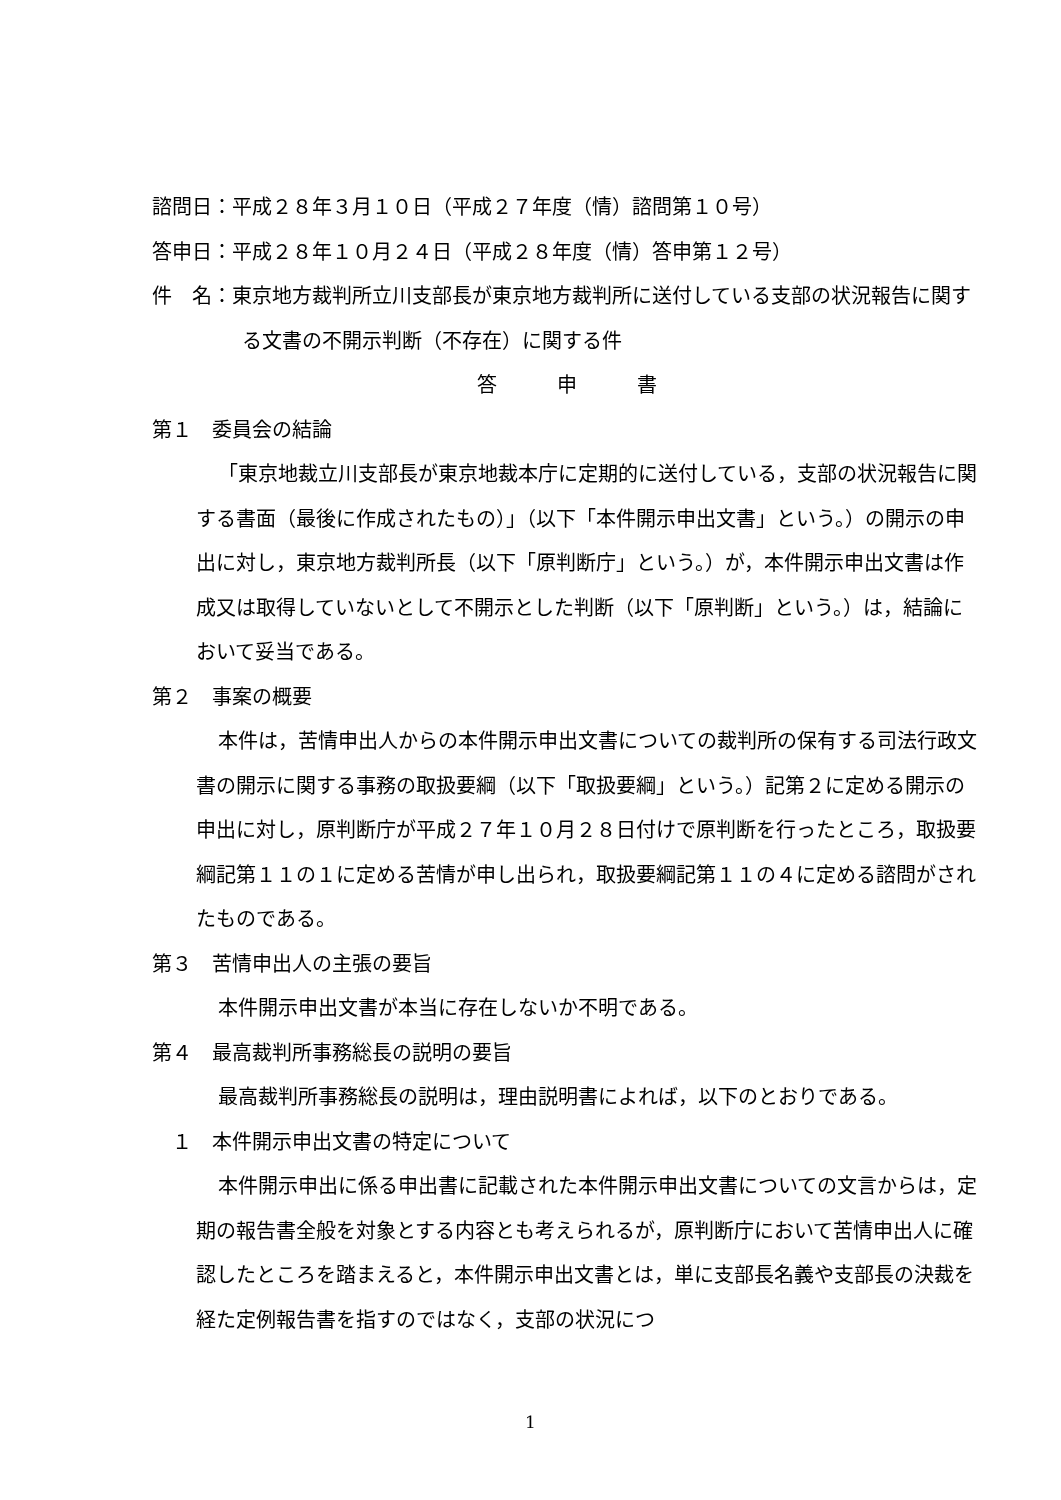諮問日：平成２８年３月１０日（平成２７年度（情）諮問第１０号）
答申日：平成２８年１０月２４日（平成２８年度（情）答申第１２号）
件　名：東京地方裁判所立川支部長が東京地方裁判所に送付している支部の状況報告に関する文書の不開示判断（不存在）に関する件
答　　　申　　　書
第１　委員会の結論
「東京地裁立川支部長が東京地裁本庁に定期的に送付している，支部の状況報告に関する書面（最後に作成されたもの）」（以下「本件開示申出文書」という。）の開示の申出に対し，東京地方裁判所長（以下「原判断庁」という。）が，本件開示申出文書は作成又は取得していないとして不開示とした判断（以下「原判断」という。）は，結論において妥当である。
第２　事案の概要
本件は，苦情申出人からの本件開示申出文書についての裁判所の保有する司法行政文書の開示に関する事務の取扱要綱（以下「取扱要綱」という。）記第２に定める開示の申出に対し，原判断庁が平成２７年１０月２８日付けで原判断を行ったところ，取扱要綱記第１１の１に定める苦情が申し出られ，取扱要綱記第１１の４に定める諮問がされたものである。
第３　苦情申出人の主張の要旨
本件開示申出文書が本当に存在しないか不明である。
第４　最高裁判所事務総長の説明の要旨
最高裁判所事務総長の説明は，理由説明書によれば，以下のとおりである。
　１　本件開示申出文書の特定について
本件開示申出に係る申出書に記載された本件開示申出文書についての文言からは，定期の報告書全般を対象とする内容とも考えられるが，原判断庁において苦情申出人に確認したところを踏まえると，本件開示申出文書とは，単に支部長名義や支部長の決裁を経た定例報告書を指すのではなく，支部の状況につ
1